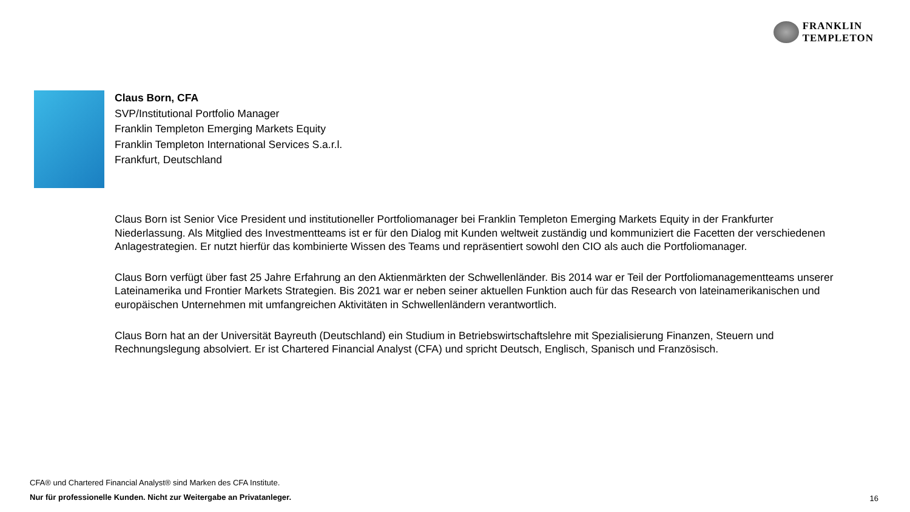FRANKLIN
TEMPLETON
Claus Born, CFA
SVP/Institutional Portfolio Manager
Franklin Templeton Emerging Markets Equity
Franklin Templeton International Services S.a.r.l.
Frankfurt, Deutschland
Claus Born ist Senior Vice President und institutioneller Portfoliomanager bei Franklin Templeton Emerging Markets Equity in der Frankfurter Niederlassung. Als Mitglied des Investmentteams ist er für den Dialog mit Kunden weltweit zuständig und kommuniziert die Facetten der verschiedenen Anlagestrategien. Er nutzt hierfür das kombinierte Wissen des Teams und repräsentiert sowohl den CIO als auch die Portfoliomanager.
Claus Born verfügt über fast 25 Jahre Erfahrung an den Aktienmärkten der Schwellenländer. Bis 2014 war er Teil der Portfoliomanagementteams unserer Lateinamerika und Frontier Markets Strategien. Bis 2021 war er neben seiner aktuellen Funktion auch für das Research von lateinamerikanischen und europäischen Unternehmen mit umfangreichen Aktivitäten in Schwellenländern verantwortlich.
Claus Born hat an der Universität Bayreuth (Deutschland) ein Studium in Betriebswirtschaftslehre mit Spezialisierung Finanzen, Steuern und Rechnungslegung absolviert. Er ist Chartered Financial Analyst (CFA) und spricht Deutsch, Englisch, Spanisch und Französisch.
CFA® und Chartered Financial Analyst® sind Marken des CFA Institute.
Nur für professionelle Kunden. Nicht zur Weitergabe an Privatanleger.
16